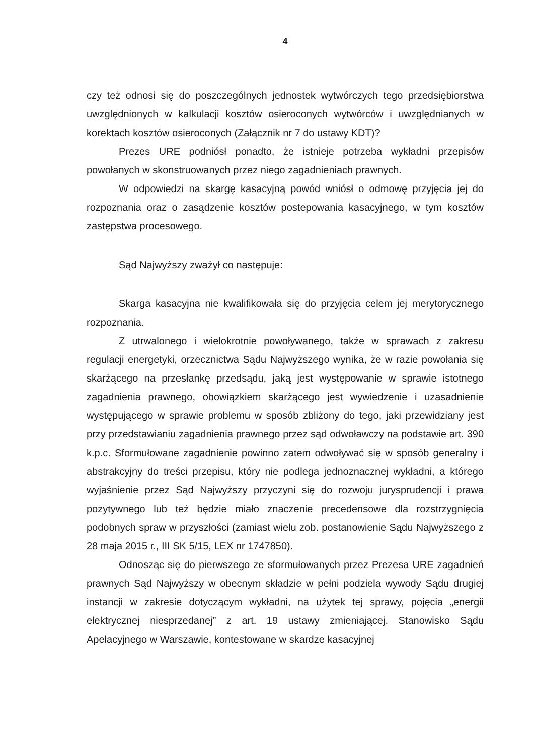4
czy też odnosi się do poszczególnych jednostek wytwórczych tego przedsiębiorstwa uwzględnionych w kalkulacji kosztów osieroconych wytwórców i uwzględnianych w korektach kosztów osieroconych (Załącznik nr 7 do ustawy KDT)?
Prezes URE podniósł ponadto, że istnieje potrzeba wykładni przepisów powołanych w skonstruowanych przez niego zagadnieniach prawnych.
W odpowiedzi na skargę kasacyjną powód wniósł o odmowę przyjęcia jej do rozpoznania oraz o zasądzenie kosztów postepowania kasacyjnego, w tym kosztów zastępstwa procesowego.
Sąd Najwyższy zważył co następuje:
Skarga kasacyjna nie kwalifikowała się do przyjęcia celem jej merytorycznego rozpoznania.
Z utrwalonego i wielokrotnie powoływanego, także w sprawach z zakresu regulacji energetyki, orzecznictwa Sądu Najwyższego wynika, że w razie powołania się skarżącego na przesłankę przedsądu, jaką jest występowanie w sprawie istotnego zagadnienia prawnego, obowiązkiem skarżącego jest wywiedzenie i uzasadnienie występującego w sprawie problemu w sposób zbliżony do tego, jaki przewidziany jest przy przedstawianiu zagadnienia prawnego przez sąd odwoławczy na podstawie art. 390 k.p.c. Sformułowane zagadnienie powinno zatem odwoływać się w sposób generalny i abstrakcyjny do treści przepisu, który nie podlega jednoznacznej wykładni, a którego wyjaśnienie przez Sąd Najwyższy przyczyni się do rozwoju jurysprudencji i prawa pozytywnego lub też będzie miało znaczenie precedensowe dla rozstrzygnięcia podobnych spraw w przyszłości (zamiast wielu zob. postanowienie Sądu Najwyższego z 28 maja 2015 r., III SK 5/15, LEX nr 1747850).
Odnosząc się do pierwszego ze sformułowanych przez Prezesa URE zagadnień prawnych Sąd Najwyższy w obecnym składzie w pełni podziela wywody Sądu drugiej instancji w zakresie dotyczącym wykładni, na użytek tej sprawy, pojęcia „energii elektrycznej niesprzedanej” z art. 19 ustawy zmieniającej. Stanowisko Sądu Apelacyjnego w Warszawie, kontestowane w skardze kasacyjnej